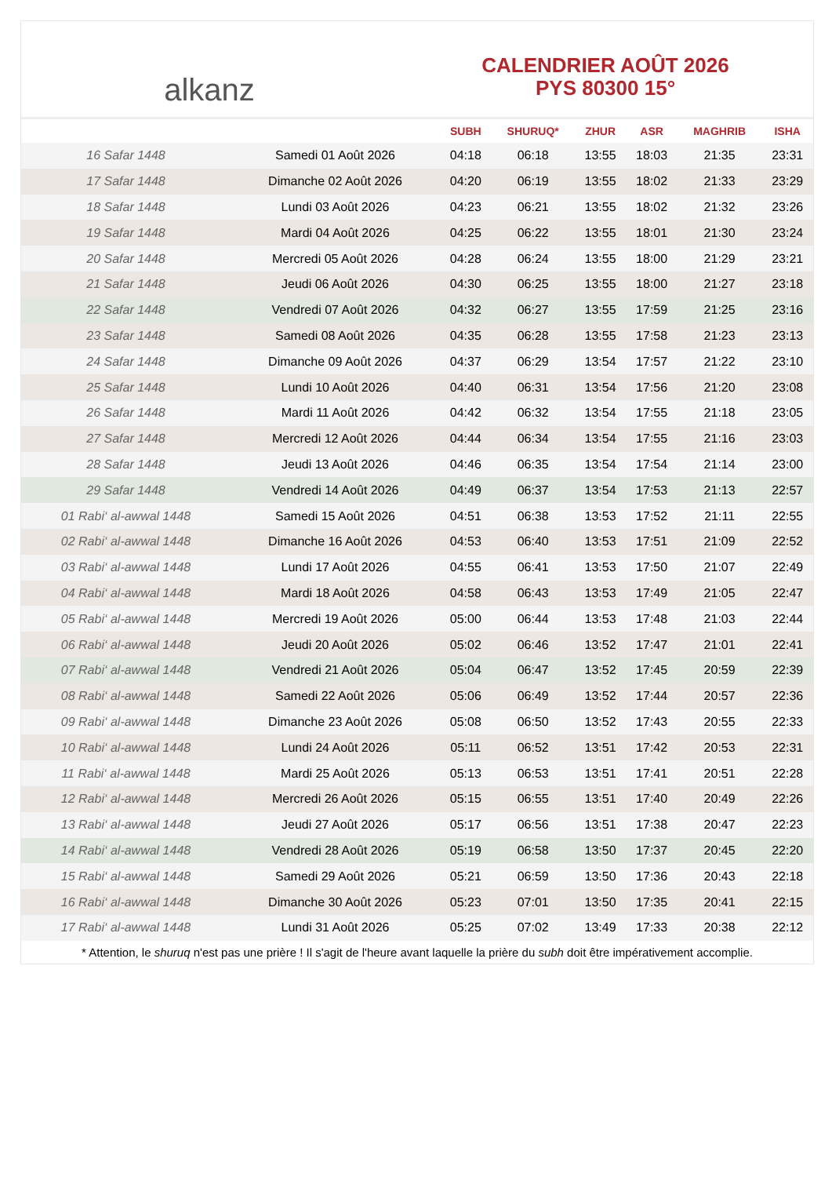alkanz
CALENDRIER AOÛT 2026
PYS 80300 15°
| | | SUBH | SHURUQ* | ZHUR | ASR | MAGHRIB | ISHA |
| --- | --- | --- | --- | --- | --- | --- | --- |
| 16 Safar 1448 | Samedi 01 Août 2026 | 04:18 | 06:18 | 13:55 | 18:03 | 21:35 | 23:31 |
| 17 Safar 1448 | Dimanche 02 Août 2026 | 04:20 | 06:19 | 13:55 | 18:02 | 21:33 | 23:29 |
| 18 Safar 1448 | Lundi 03 Août 2026 | 04:23 | 06:21 | 13:55 | 18:02 | 21:32 | 23:26 |
| 19 Safar 1448 | Mardi 04 Août 2026 | 04:25 | 06:22 | 13:55 | 18:01 | 21:30 | 23:24 |
| 20 Safar 1448 | Mercredi 05 Août 2026 | 04:28 | 06:24 | 13:55 | 18:00 | 21:29 | 23:21 |
| 21 Safar 1448 | Jeudi 06 Août 2026 | 04:30 | 06:25 | 13:55 | 18:00 | 21:27 | 23:18 |
| 22 Safar 1448 | Vendredi 07 Août 2026 | 04:32 | 06:27 | 13:55 | 17:59 | 21:25 | 23:16 |
| 23 Safar 1448 | Samedi 08 Août 2026 | 04:35 | 06:28 | 13:55 | 17:58 | 21:23 | 23:13 |
| 24 Safar 1448 | Dimanche 09 Août 2026 | 04:37 | 06:29 | 13:54 | 17:57 | 21:22 | 23:10 |
| 25 Safar 1448 | Lundi 10 Août 2026 | 04:40 | 06:31 | 13:54 | 17:56 | 21:20 | 23:08 |
| 26 Safar 1448 | Mardi 11 Août 2026 | 04:42 | 06:32 | 13:54 | 17:55 | 21:18 | 23:05 |
| 27 Safar 1448 | Mercredi 12 Août 2026 | 04:44 | 06:34 | 13:54 | 17:55 | 21:16 | 23:03 |
| 28 Safar 1448 | Jeudi 13 Août 2026 | 04:46 | 06:35 | 13:54 | 17:54 | 21:14 | 23:00 |
| 29 Safar 1448 | Vendredi 14 Août 2026 | 04:49 | 06:37 | 13:54 | 17:53 | 21:13 | 22:57 |
| 01 Rabi‘ al-awwal 1448 | Samedi 15 Août 2026 | 04:51 | 06:38 | 13:53 | 17:52 | 21:11 | 22:55 |
| 02 Rabi‘ al-awwal 1448 | Dimanche 16 Août 2026 | 04:53 | 06:40 | 13:53 | 17:51 | 21:09 | 22:52 |
| 03 Rabi‘ al-awwal 1448 | Lundi 17 Août 2026 | 04:55 | 06:41 | 13:53 | 17:50 | 21:07 | 22:49 |
| 04 Rabi‘ al-awwal 1448 | Mardi 18 Août 2026 | 04:58 | 06:43 | 13:53 | 17:49 | 21:05 | 22:47 |
| 05 Rabi‘ al-awwal 1448 | Mercredi 19 Août 2026 | 05:00 | 06:44 | 13:53 | 17:48 | 21:03 | 22:44 |
| 06 Rabi‘ al-awwal 1448 | Jeudi 20 Août 2026 | 05:02 | 06:46 | 13:52 | 17:47 | 21:01 | 22:41 |
| 07 Rabi‘ al-awwal 1448 | Vendredi 21 Août 2026 | 05:04 | 06:47 | 13:52 | 17:45 | 20:59 | 22:39 |
| 08 Rabi‘ al-awwal 1448 | Samedi 22 Août 2026 | 05:06 | 06:49 | 13:52 | 17:44 | 20:57 | 22:36 |
| 09 Rabi‘ al-awwal 1448 | Dimanche 23 Août 2026 | 05:08 | 06:50 | 13:52 | 17:43 | 20:55 | 22:33 |
| 10 Rabi‘ al-awwal 1448 | Lundi 24 Août 2026 | 05:11 | 06:52 | 13:51 | 17:42 | 20:53 | 22:31 |
| 11 Rabi‘ al-awwal 1448 | Mardi 25 Août 2026 | 05:13 | 06:53 | 13:51 | 17:41 | 20:51 | 22:28 |
| 12 Rabi‘ al-awwal 1448 | Mercredi 26 Août 2026 | 05:15 | 06:55 | 13:51 | 17:40 | 20:49 | 22:26 |
| 13 Rabi‘ al-awwal 1448 | Jeudi 27 Août 2026 | 05:17 | 06:56 | 13:51 | 17:38 | 20:47 | 22:23 |
| 14 Rabi‘ al-awwal 1448 | Vendredi 28 Août 2026 | 05:19 | 06:58 | 13:50 | 17:37 | 20:45 | 22:20 |
| 15 Rabi‘ al-awwal 1448 | Samedi 29 Août 2026 | 05:21 | 06:59 | 13:50 | 17:36 | 20:43 | 22:18 |
| 16 Rabi‘ al-awwal 1448 | Dimanche 30 Août 2026 | 05:23 | 07:01 | 13:50 | 17:35 | 20:41 | 22:15 |
| 17 Rabi‘ al-awwal 1448 | Lundi 31 Août 2026 | 05:25 | 07:02 | 13:49 | 17:33 | 20:38 | 22:12 |
* Attention, le shuruq n'est pas une prière ! Il s'agit de l'heure avant laquelle la prière du subh doit être impérativement accomplie.